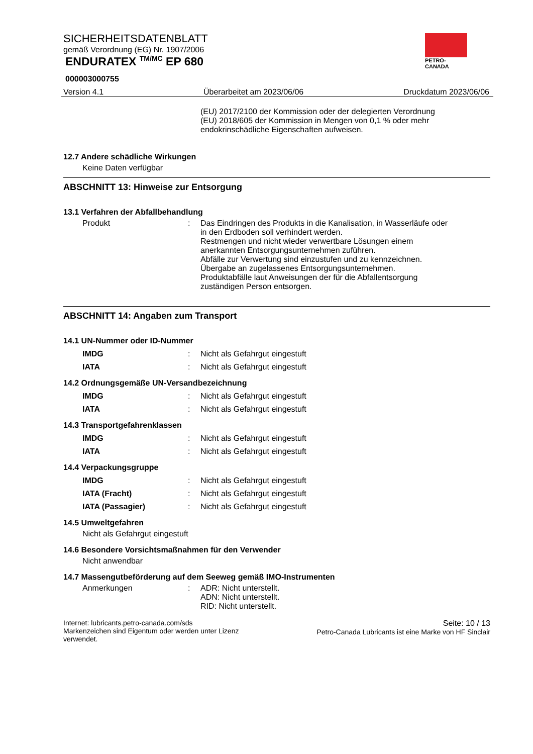PETRO-CANADA
SICHERHEITSDATENBLATT
gemäß Verordnung (EG) Nr. 1907/2006
ENDURATEX <sup>TM/MC</sup> EP 680
000003000755
Version 4.1 Überarbeitet am 2023/06/06 Druckdatum 2023/06/06
(EU) 2017/2100 der Kommission oder der delegierten Verordnung (EU) 2018/605 der Kommission in Mengen von 0,1 % oder mehr endokrinschädliche Eigenschaften aufweisen.
12.7 Andere schädliche Wirkungen
Keine Daten verfügbar
ABSCHNITT 13: Hinweise zur Entsorgung
13.1 Verfahren der Abfallbehandlung
Produkt : Das Eindringen des Produkts in die Kanalisation, in Wasserläufe oder in den Erdboden soll verhindert werden.
Restmengen und nicht wieder verwertbare Lösungen einem anerkannten Entsorgungsunternehmen zuführen.
Abfälle zur Verwertung sind einzustufen und zu kennzeichnen.
Übergabe an zugelassenes Entsorgungsunternehmen.
Produktabfälle laut Anweisungen der für die Abfallentsorgung zuständigen Person entsorgen.
ABSCHNITT 14: Angaben zum Transport
14.1 UN-Nummer oder ID-Nummer
IMDG : Nicht als Gefahrgut eingestuft
IATA : Nicht als Gefahrgut eingestuft
14.2 Ordnungsgemäße UN-Versandbezeichnung
IMDG : Nicht als Gefahrgut eingestuft
IATA : Nicht als Gefahrgut eingestuft
14.3 Transportgefahrenklassen
IMDG : Nicht als Gefahrgut eingestuft
IATA : Nicht als Gefahrgut eingestuft
14.4 Verpackungsgruppe
IMDG : Nicht als Gefahrgut eingestuft
IATA (Fracht) : Nicht als Gefahrgut eingestuft
IATA (Passagier) : Nicht als Gefahrgut eingestuft
14.5 Umweltgefahren
Nicht als Gefahrgut eingestuft
14.6 Besondere Vorsichtsmaßnahmen für den Verwender
Nicht anwendbar
14.7 Massengutbeförderung auf dem Seeweg gemäß IMO-Instrumenten
Anmerkungen : ADR: Nicht unterstellt.
ADN: Nicht unterstellt.
RID: Nicht unterstellt.
Internet: lubricants.petro-canada.com/sds
Markenzeichen sind Eigentum oder werden unter Lizenz
verwendet.
Seite: 10 / 13
Petro-Canada Lubricants ist eine Marke von HF Sinclair